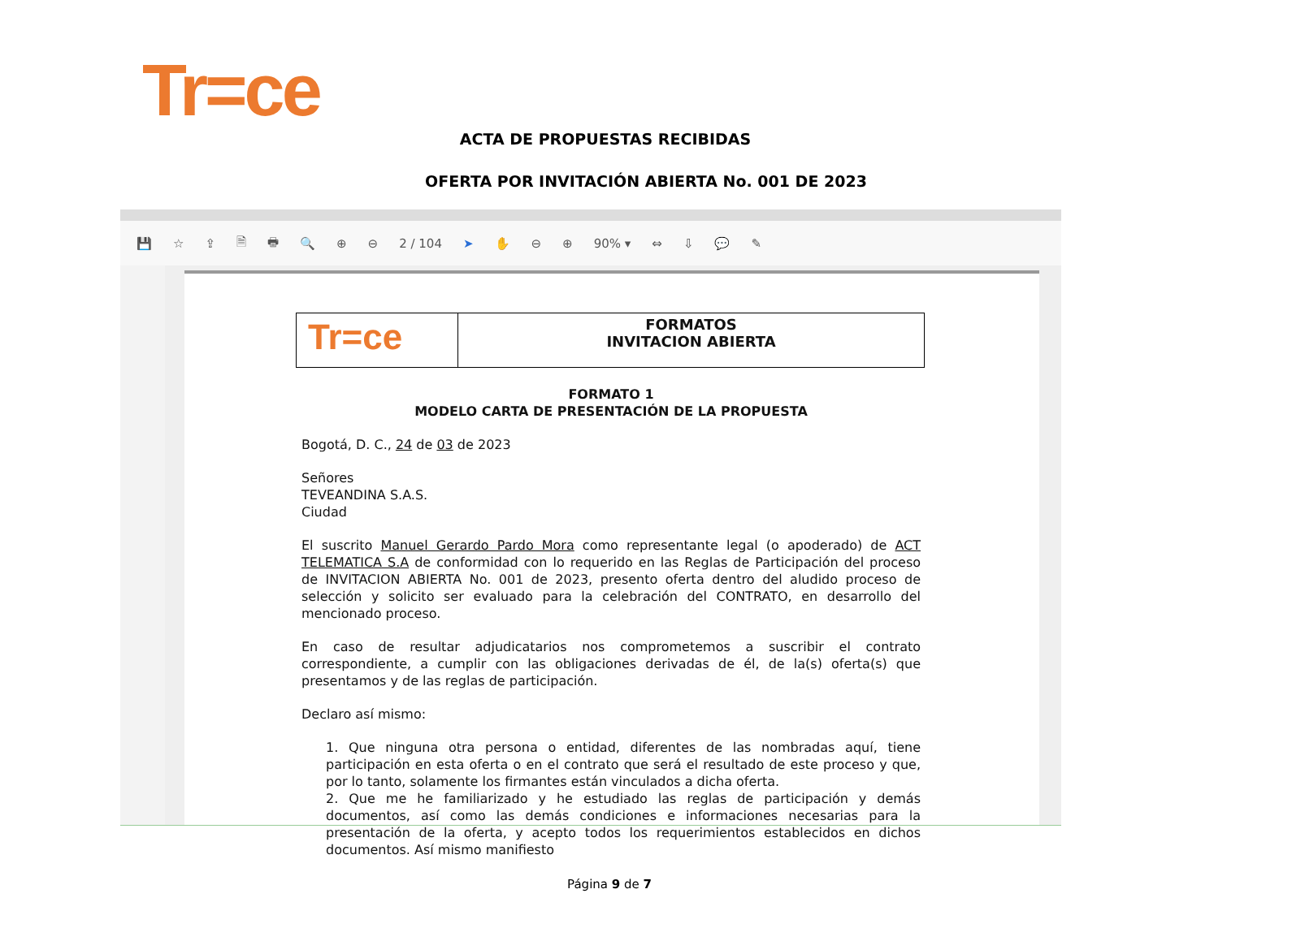Tr=ce
ACTA DE PROPUESTAS RECIBIDAS
OFERTA POR INVITACIÓN ABIERTA No. 001 DE 2023
💾 ☆ ⇪ 🗎 🖶 🔍 ⊕ ⊖ 2 / 104 ➤ ✋ ⊖ ⊕ 90% ▾ ⇔ ⇩ 💬 ✎
Tr=ce
FORMATOS
INVITACION ABIERTA
FORMATO 1
MODELO CARTA DE PRESENTACIÓN DE LA PROPUESTA
Bogotá, D. C., 24 de 03 de 2023
Señores
TEVEANDINA S.A.S.
Ciudad
El suscrito Manuel Gerardo Pardo Mora como representante legal (o apoderado) de ACT TELEMATICA S.A de conformidad con lo requerido en las Reglas de Participación del proceso de INVITACION ABIERTA No. 001 de 2023, presento oferta dentro del aludido proceso de selección y solicito ser evaluado para la celebración del CONTRATO, en desarrollo del mencionado proceso.
En caso de resultar adjudicatarios nos comprometemos a suscribir el contrato correspondiente, a cumplir con las obligaciones derivadas de él, de la(s) oferta(s) que presentamos y de las reglas de participación.
Declaro así mismo:
1. Que ninguna otra persona o entidad, diferentes de las nombradas aquí, tiene participación en esta oferta o en el contrato que será el resultado de este proceso y que, por lo tanto, solamente los firmantes están vinculados a dicha oferta.
2. Que me he familiarizado y he estudiado las reglas de participación y demás documentos, así como las demás condiciones e informaciones necesarias para la presentación de la oferta, y acepto todos los requerimientos establecidos en dichos documentos. Así mismo manifiesto
Página 9 de 7